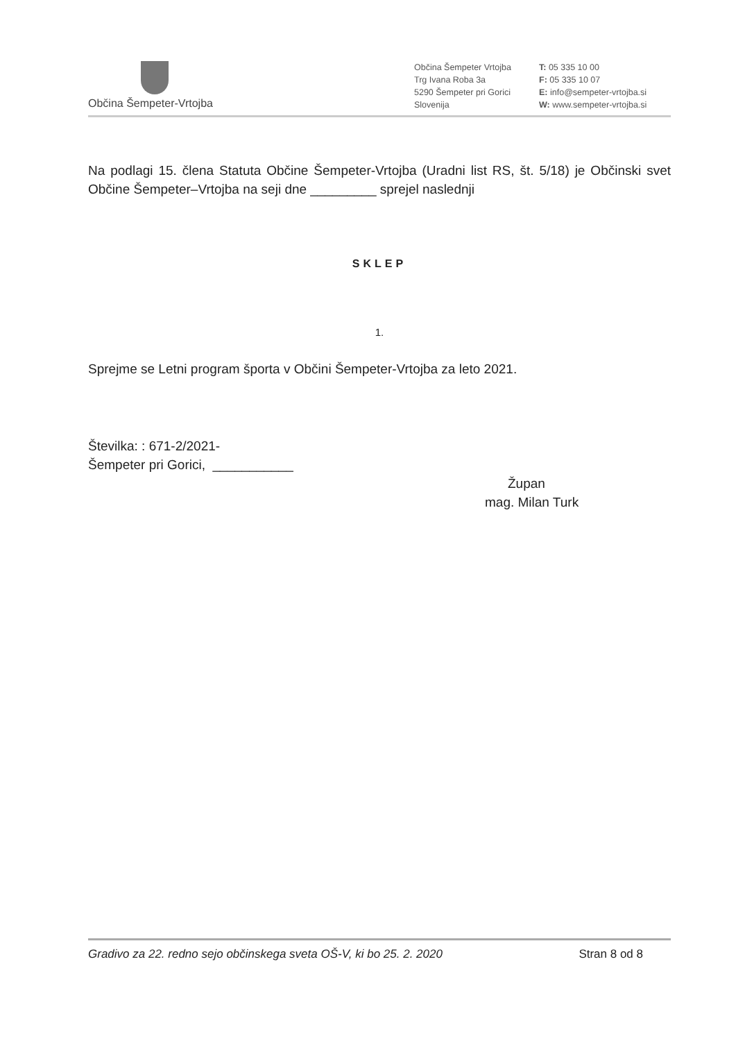Občina Šempeter-Vrtojba
Občina Šempeter Vrtojba
Trg Ivana Roba 3a
5290 Šempeter pri Gorici
Slovenija
T: 05 335 10 00
F: 05 335 10 07
E: info@sempeter-vrtojba.si
W: www.sempeter-vrtojba.si
Na podlagi 15. člena Statuta Občine Šempeter-Vrtojba (Uradni list RS, št. 5/18) je Občinski svet Občine Šempeter–Vrtojba na seji dne _________ sprejel naslednji
SKLEP
1.
Sprejme se Letni program športa v Občini Šempeter-Vrtojba za leto 2021.
Številka: : 671-2/2021-
Šempeter pri Gorici, ___________
Župan
mag. Milan Turk
Gradivo za 22. redno sejo občinskega sveta OŠ-V, ki bo 25. 2. 2020 Stran 8 od 8